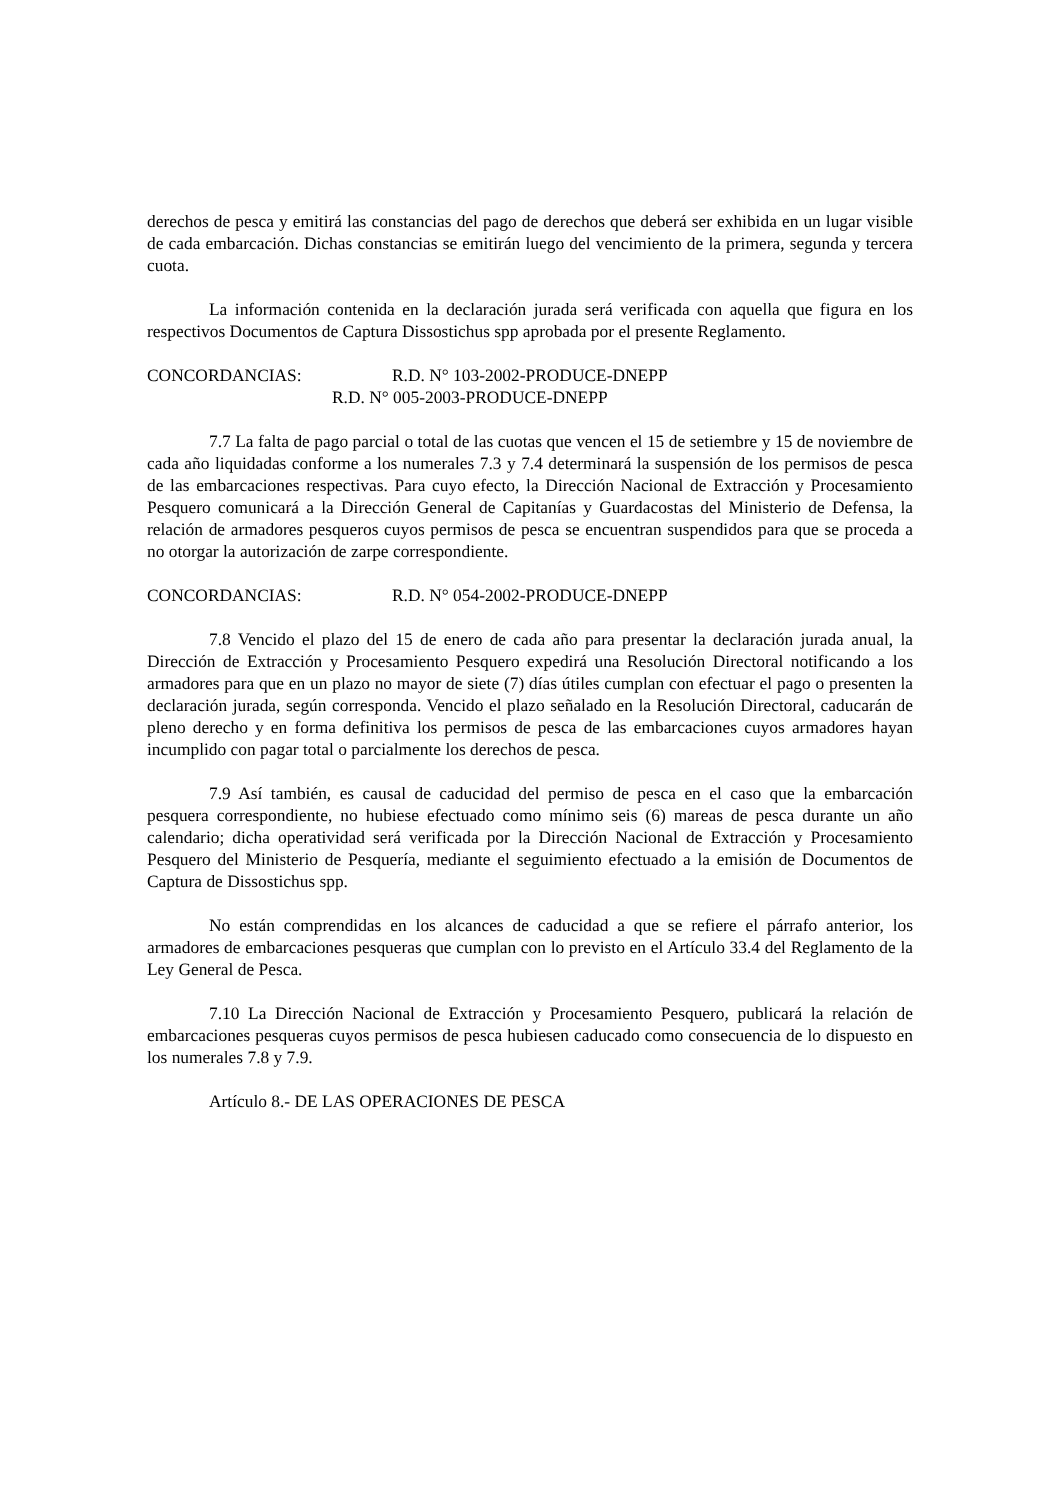derechos de pesca y emitirá las constancias del pago de derechos que deberá ser exhibida en un lugar visible de cada embarcación. Dichas constancias se emitirán luego del vencimiento de la primera, segunda y tercera cuota.
La información contenida en la declaración jurada será verificada con aquella que figura en los respectivos Documentos de Captura Dissostichus spp aprobada por el presente Reglamento.
CONCORDANCIAS: R.D. N° 103-2002-PRODUCE-DNEPP
R.D. N° 005-2003-PRODUCE-DNEPP
7.7 La falta de pago parcial o total de las cuotas que vencen el 15 de setiembre y 15 de noviembre de cada año liquidadas conforme a los numerales 7.3 y 7.4 determinará la suspensión de los permisos de pesca de las embarcaciones respectivas. Para cuyo efecto, la Dirección Nacional de Extracción y Procesamiento Pesquero comunicará a la Dirección General de Capitanías y Guardacostas del Ministerio de Defensa, la relación de armadores pesqueros cuyos permisos de pesca se encuentran suspendidos para que se proceda a no otorgar la autorización de zarpe correspondiente.
CONCORDANCIAS: R.D. N° 054-2002-PRODUCE-DNEPP
7.8 Vencido el plazo del 15 de enero de cada año para presentar la declaración jurada anual, la Dirección de Extracción y Procesamiento Pesquero expedirá una Resolución Directoral notificando a los armadores para que en un plazo no mayor de siete (7) días útiles cumplan con efectuar el pago o presenten la declaración jurada, según corresponda. Vencido el plazo señalado en la Resolución Directoral, caducarán de pleno derecho y en forma definitiva los permisos de pesca de las embarcaciones cuyos armadores hayan incumplido con pagar total o parcialmente los derechos de pesca.
7.9 Así también, es causal de caducidad del permiso de pesca en el caso que la embarcación pesquera correspondiente, no hubiese efectuado como mínimo seis (6) mareas de pesca durante un año calendario; dicha operatividad será verificada por la Dirección Nacional de Extracción y Procesamiento Pesquero del Ministerio de Pesquería, mediante el seguimiento efectuado a la emisión de Documentos de Captura de Dissostichus spp.
No están comprendidas en los alcances de caducidad a que se refiere el párrafo anterior, los armadores de embarcaciones pesqueras que cumplan con lo previsto en el Artículo 33.4 del Reglamento de la Ley General de Pesca.
7.10 La Dirección Nacional de Extracción y Procesamiento Pesquero, publicará la relación de embarcaciones pesqueras cuyos permisos de pesca hubiesen caducado como consecuencia de lo dispuesto en los numerales 7.8 y 7.9.
Artículo 8.- DE LAS OPERACIONES DE PESCA